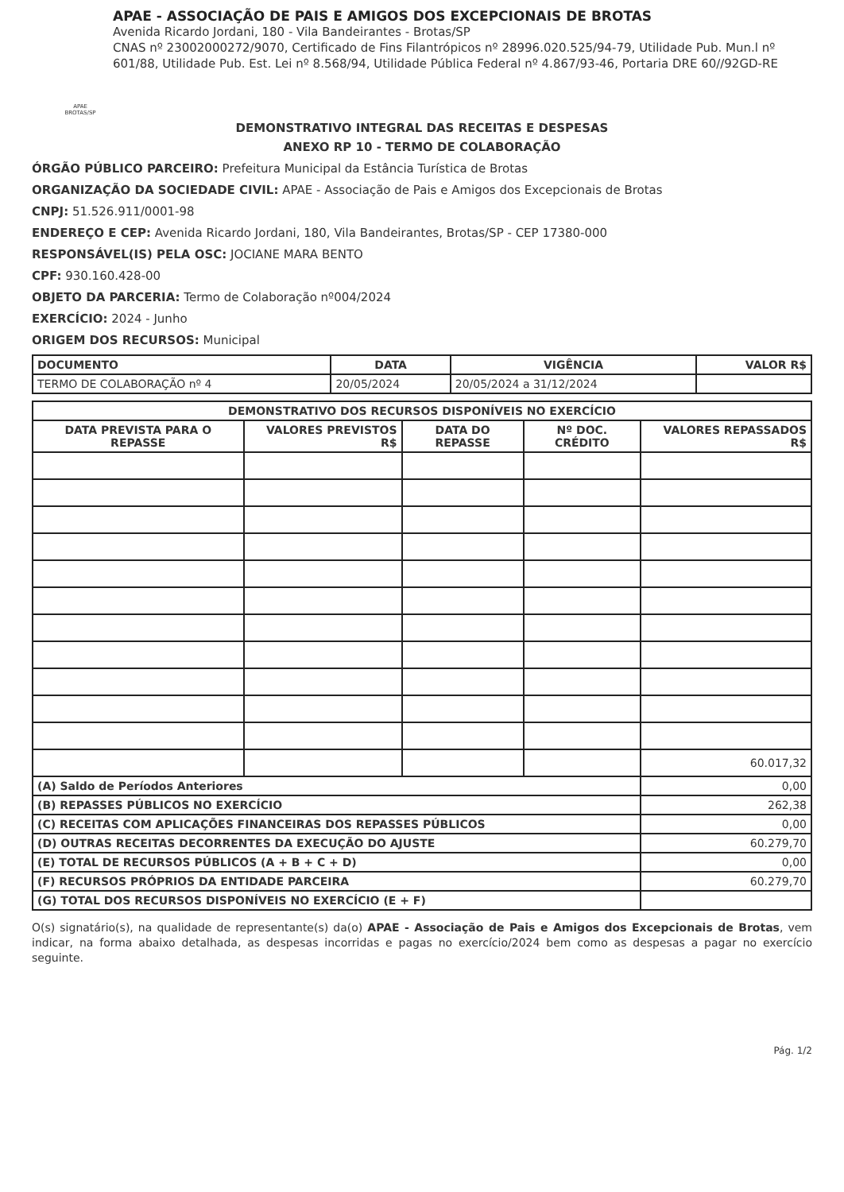APAE BROTAS/SP
APAE - ASSOCIAÇÃO DE PAIS E AMIGOS DOS EXCEPCIONAIS DE BROTAS
Avenida Ricardo Jordani, 180 - Vila Bandeirantes - Brotas/SP
CNAS nº 23002000272/9070, Certificado de Fins Filantrópicos nº 28996.020.525/94-79, Utilidade Pub. Mun.l nº 601/88, Utilidade Pub. Est. Lei nº 8.568/94, Utilidade Pública Federal nº 4.867/93-46, Portaria DRE 60//92GD-RE
DEMONSTRATIVO INTEGRAL DAS RECEITAS E DESPESAS
ANEXO RP 10 - TERMO DE COLABORAÇÃO
ÓRGÃO PÚBLICO PARCEIRO: Prefeitura Municipal da Estância Turística de Brotas
ORGANIZAÇÃO DA SOCIEDADE CIVIL: APAE - Associação de Pais e Amigos dos Excepcionais de Brotas
CNPJ: 51.526.911/0001-98
ENDEREÇO E CEP: Avenida Ricardo Jordani, 180, Vila Bandeirantes, Brotas/SP - CEP 17380-000
RESPONSÁVEL(IS) PELA OSC: JOCIANE MARA BENTO
CPF: 930.160.428-00
OBJETO DA PARCERIA: Termo de Colaboração nº004/2024
EXERCÍCIO: 2024 - Junho
ORIGEM DOS RECURSOS: Municipal
| DOCUMENTO | DATA | VIGÊNCIA | VALOR R$ |
| --- | --- | --- | --- |
| TERMO DE COLABORAÇÃO nº 4 | 20/05/2024 | 20/05/2024 a 31/12/2024 | |
| DEMONSTRATIVO DOS RECURSOS DISPONÍVEIS NO EXERCÍCIO | | | | |
| --- | --- | --- | --- | --- |
| DATA PREVISTA PARA O REPASSE | VALORES PREVISTOS R$ | DATA DO REPASSE | Nº DOC. CRÉDITO | VALORES REPASSADOS R$ |
| | | | | 60.017,32 |
| (A) Saldo de Períodos Anteriores | | | | 0,00 |
| (B) REPASSES PÚBLICOS NO EXERCÍCIO | | | | 262,38 |
| (C) RECEITAS COM APLICAÇÕES FINANCEIRAS DOS REPASSES PÚBLICOS | | | | 0,00 |
| (D) OUTRAS RECEITAS DECORRENTES DA EXECUÇÃO DO AJUSTE | | | | 60.279,70 |
| (E) TOTAL DE RECURSOS PÚBLICOS (A + B + C + D) | | | | 0,00 |
| (F) RECURSOS PRÓPRIOS DA ENTIDADE PARCEIRA | | | | 60.279,70 |
| (G) TOTAL DOS RECURSOS DISPONÍVEIS NO EXERCÍCIO (E + F) | | | | |
O(s) signatário(s), na qualidade de representante(s) da(o) APAE - Associação de Pais e Amigos dos Excepcionais de Brotas, vem indicar, na forma abaixo detalhada, as despesas incorridas e pagas no exercício/2024 bem como as despesas a pagar no exercício seguinte.
Pág. 1/2